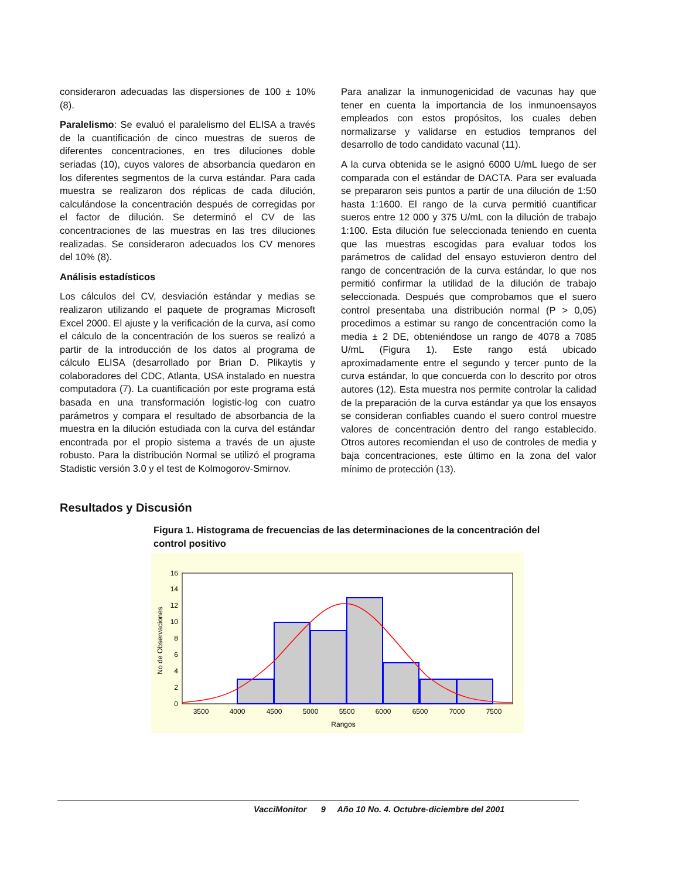consideraron adecuadas las dispersiones de 100 ± 10% (8).
Paralelismo: Se evaluó el paralelismo del ELISA a través de la cuantificación de cinco muestras de sueros de diferentes concentraciones, en tres diluciones doble seriadas (10), cuyos valores de absorbancia quedaron en los diferentes segmentos de la curva estándar. Para cada muestra se realizaron dos réplicas de cada dilución, calculándose la concentración después de corregidas por el factor de dilución. Se determinó el CV de las concentraciones de las muestras en las tres diluciones realizadas. Se consideraron adecuados los CV menores del 10% (8).
Análisis estadísticos
Los cálculos del CV, desviación estándar y medias se realizaron utilizando el paquete de programas Microsoft Excel 2000. El ajuste y la verificación de la curva, así como el cálculo de la concentración de los sueros se realizó a partir de la introducción de los datos al programa de cálculo ELISA (desarrollado por Brian D. Plikaytis y colaboradores del CDC, Atlanta, USA instalado en nuestra computadora (7). La cuantificación por este programa está basada en una transformación logistic-log con cuatro parámetros y compara el resultado de absorbancia de la muestra en la dilución estudiada con la curva del estándar encontrada por el propio sistema a través de un ajuste robusto. Para la distribución Normal se utilizó el programa Stadistic versión 3.0 y el test de Kolmogorov-Smirnov.
Para analizar la inmunogenicidad de vacunas hay que tener en cuenta la importancia de los inmunoensayos empleados con estos propósitos, los cuales deben normalizarse y validarse en estudios tempranos del desarrollo de todo candidato vacunal (11).
A la curva obtenida se le asignó 6000 U/mL luego de ser comparada con el estándar de DACTA. Para ser evaluada se prepararon seis puntos a partir de una dilución de 1:50 hasta 1:1600. El rango de la curva permitió cuantificar sueros entre 12 000 y 375 U/mL con la dilución de trabajo 1:100. Esta dilución fue seleccionada teniendo en cuenta que las muestras escogidas para evaluar todos los parámetros de calidad del ensayo estuvieron dentro del rango de concentración de la curva estándar, lo que nos permitió confirmar la utilidad de la dilución de trabajo seleccionada. Después que comprobamos que el suero control presentaba una distribución normal (P > 0,05) procedimos a estimar su rango de concentración como la media ± 2 DE, obteniéndose un rango de 4078 a 7085 U/mL (Figura 1). Este rango está ubicado aproximadamente entre el segundo y tercer punto de la curva estándar, lo que concuerda con lo descrito por otros autores (12). Esta muestra nos permite controlar la calidad de la preparación de la curva estándar ya que los ensayos se consideran confiables cuando el suero control muestre valores de concentración dentro del rango establecido. Otros autores recomiendan el uso de controles de media y baja concentraciones, este último en la zona del valor mínimo de protección (13).
Resultados y Discusión
Figura 1. Histograma de frecuencias de las determinaciones de la concentración del control positivo
0
2
4
6
8
10
12
14
16
3500
4000
4500
5000
5500
6000
6500
7000
7500
Rangos
No de Observaciones
VacciMonitor 9 Año 10 No. 4. Octubre-diciembre del 2001